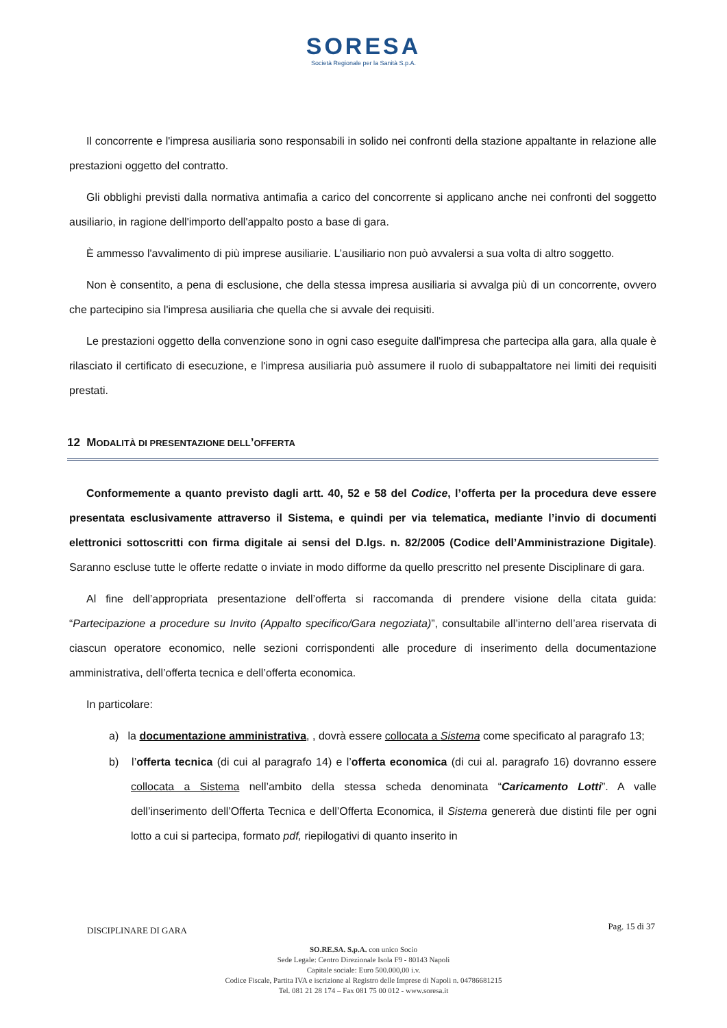SORESA
Società Regionale per la Sanità S.p.A.
Il concorrente e l'impresa ausiliaria sono responsabili in solido nei confronti della stazione appaltante in relazione alle prestazioni oggetto del contratto.
Gli obblighi previsti dalla normativa antimafia a carico del concorrente si applicano anche nei confronti del soggetto ausiliario, in ragione dell'importo dell'appalto posto a base di gara.
È ammesso l'avvalimento di più imprese ausiliarie. L’ausiliario non può avvalersi a sua volta di altro soggetto.
Non è consentito, a pena di esclusione, che della stessa impresa ausiliaria si avvalga più di un concorrente, ovvero che partecipino sia l'impresa ausiliaria che quella che si avvale dei requisiti.
Le prestazioni oggetto della convenzione sono in ogni caso eseguite dall'impresa che partecipa alla gara, alla quale è rilasciato il certificato di esecuzione, e l'impresa ausiliaria può assumere il ruolo di subappaltatore nei limiti dei requisiti prestati.
12 MODALITÀ DI PRESENTAZIONE DELL’OFFERTA
Conformemente a quanto previsto dagli artt. 40, 52 e 58 del Codice, l’offerta per la procedura deve essere presentata esclusivamente attraverso il Sistema, e quindi per via telematica, mediante l’invio di documenti elettronici sottoscritti con firma digitale ai sensi del D.lgs. n. 82/2005 (Codice dell’Amministrazione Digitale). Saranno escluse tutte le offerte redatte o inviate in modo difforme da quello prescritto nel presente Disciplinare di gara.
Al fine dell’appropriata presentazione dell’offerta si raccomanda di prendere visione della citata guida: “Partecipazione a procedure su Invito (Appalto specifico/Gara negoziata)”, consultabile all’interno dell’area riservata di ciascun operatore economico, nelle sezioni corrispondenti alle procedure di inserimento della documentazione amministrativa, dell’offerta tecnica e dell’offerta economica.
In particolare:
a) la documentazione amministrativa, , dovrà essere collocata a Sistema come specificato al paragrafo 13;
b) l’offerta tecnica (di cui al paragrafo 14) e l’offerta economica (di cui al. paragrafo 16) dovranno essere collocata a Sistema nell’ambito della stessa scheda denominata “Caricamento Lotti”. A valle dell’inserimento dell’Offerta Tecnica e dell’Offerta Economica, il Sistema genererà due distinti file per ogni lotto a cui si partecipa, formato pdf, riepilogativi di quanto inserito in
DISCIPLINARE DI GARA Pag. 15 di 37
SO.RE.SA. S.p.A. con unico Socio
Sede Legale: Centro Direzionale Isola F9 - 80143 Napoli
Capitale sociale: Euro 500.000,00 i.v.
Codice Fiscale, Partita IVA e iscrizione al Registro delle Imprese di Napoli n. 04786681215
Tel. 081 21 28 174 – Fax 081 75 00 012 - www.soresa.it